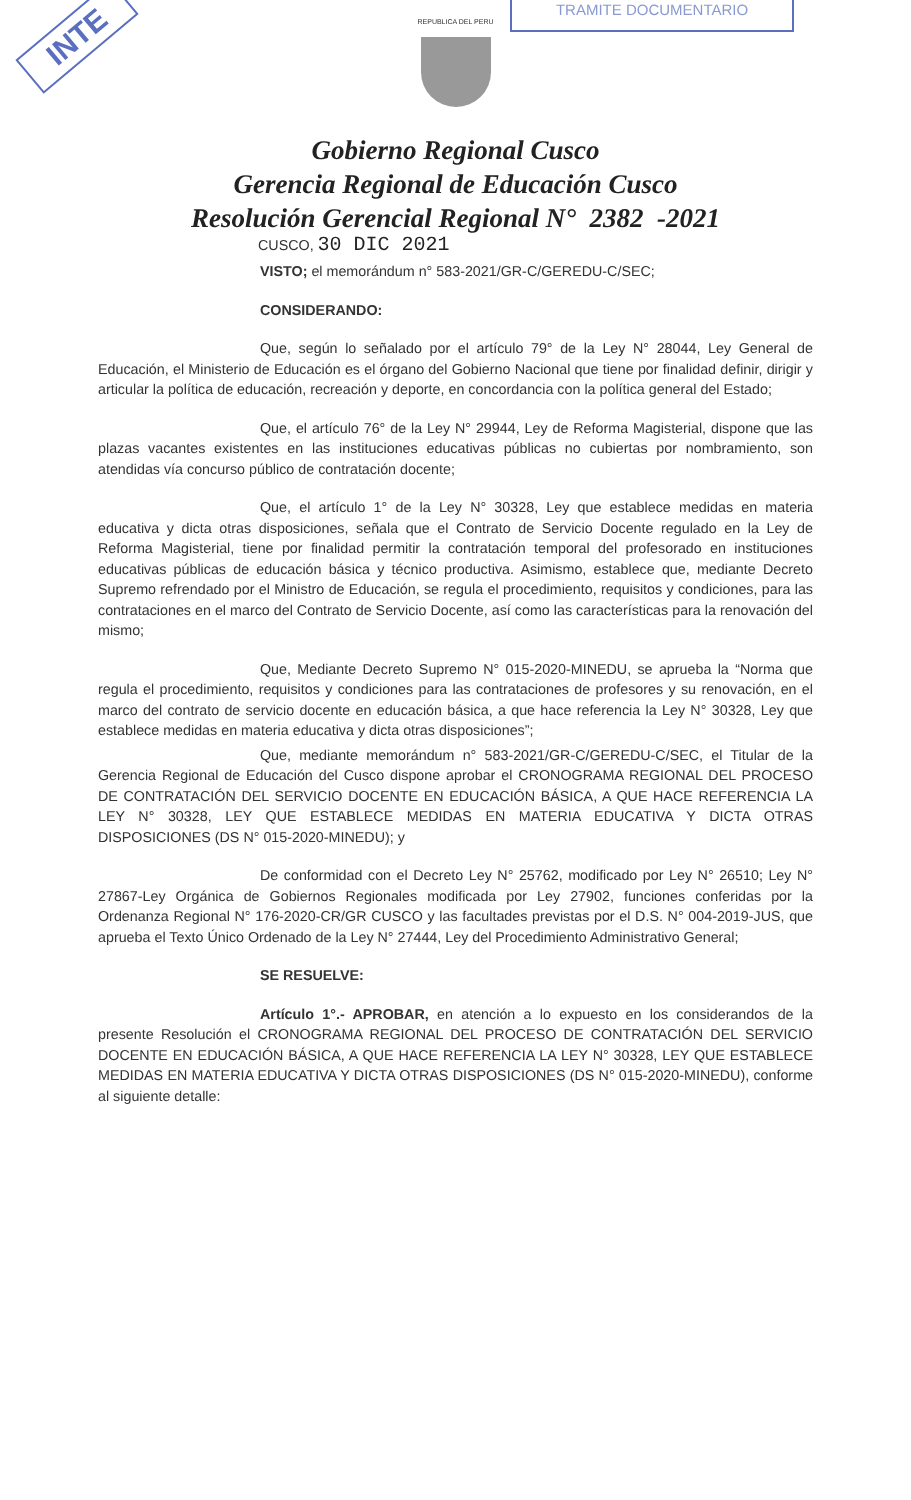INTE
TRAMITE DOCUMENTARIO
REPUBLICA DEL PERU
Gobierno Regional Cusco
Gerencia Regional de Educación Cusco
Resolución Gerencial Regional N° 2382 -2021
CUSCO, 30 DIC 2021
VISTO; el memorándum n° 583-2021/GR-C/GEREDU-C/SEC;
CONSIDERANDO:
Que, según lo señalado por el artículo 79° de la Ley N° 28044, Ley General de Educación, el Ministerio de Educación es el órgano del Gobierno Nacional que tiene por finalidad definir, dirigir y articular la política de educación, recreación y deporte, en concordancia con la política general del Estado;
Que, el artículo 76° de la Ley N° 29944, Ley de Reforma Magisterial, dispone que las plazas vacantes existentes en las instituciones educativas públicas no cubiertas por nombramiento, son atendidas vía concurso público de contratación docente;
Que, el artículo 1° de la Ley N° 30328, Ley que establece medidas en materia educativa y dicta otras disposiciones, señala que el Contrato de Servicio Docente regulado en la Ley de Reforma Magisterial, tiene por finalidad permitir la contratación temporal del profesorado en instituciones educativas públicas de educación básica y técnico productiva. Asimismo, establece que, mediante Decreto Supremo refrendado por el Ministro de Educación, se regula el procedimiento, requisitos y condiciones, para las contrataciones en el marco del Contrato de Servicio Docente, así como las características para la renovación del mismo;
Que, Mediante Decreto Supremo N° 015-2020-MINEDU, se aprueba la “Norma que regula el procedimiento, requisitos y condiciones para las contrataciones de profesores y su renovación, en el marco del contrato de servicio docente en educación básica, a que hace referencia la Ley N° 30328, Ley que establece medidas en materia educativa y dicta otras disposiciones”;
Que, mediante memorándum n° 583-2021/GR-C/GEREDU-C/SEC, el Titular de la Gerencia Regional de Educación del Cusco dispone aprobar el CRONOGRAMA REGIONAL DEL PROCESO DE CONTRATACIÓN DEL SERVICIO DOCENTE EN EDUCACIÓN BÁSICA, A QUE HACE REFERENCIA LA LEY N° 30328, LEY QUE ESTABLECE MEDIDAS EN MATERIA EDUCATIVA Y DICTA OTRAS DISPOSICIONES (DS N° 015-2020-MINEDU); y
De conformidad con el Decreto Ley N° 25762, modificado por Ley N° 26510; Ley N° 27867-Ley Orgánica de Gobiernos Regionales modificada por Ley 27902, funciones conferidas por la Ordenanza Regional N° 176-2020-CR/GR CUSCO y las facultades previstas por el D.S. N° 004-2019-JUS, que aprueba el Texto Único Ordenado de la Ley N° 27444, Ley del Procedimiento Administrativo General;
SE RESUELVE:
Artículo 1°.- APROBAR, en atención a lo expuesto en los considerandos de la presente Resolución el CRONOGRAMA REGIONAL DEL PROCESO DE CONTRATACIÓN DEL SERVICIO DOCENTE EN EDUCACIÓN BÁSICA, A QUE HACE REFERENCIA LA LEY N° 30328, LEY QUE ESTABLECE MEDIDAS EN MATERIA EDUCATIVA Y DICTA OTRAS DISPOSICIONES (DS N° 015-2020-MINEDU), conforme al siguiente detalle: